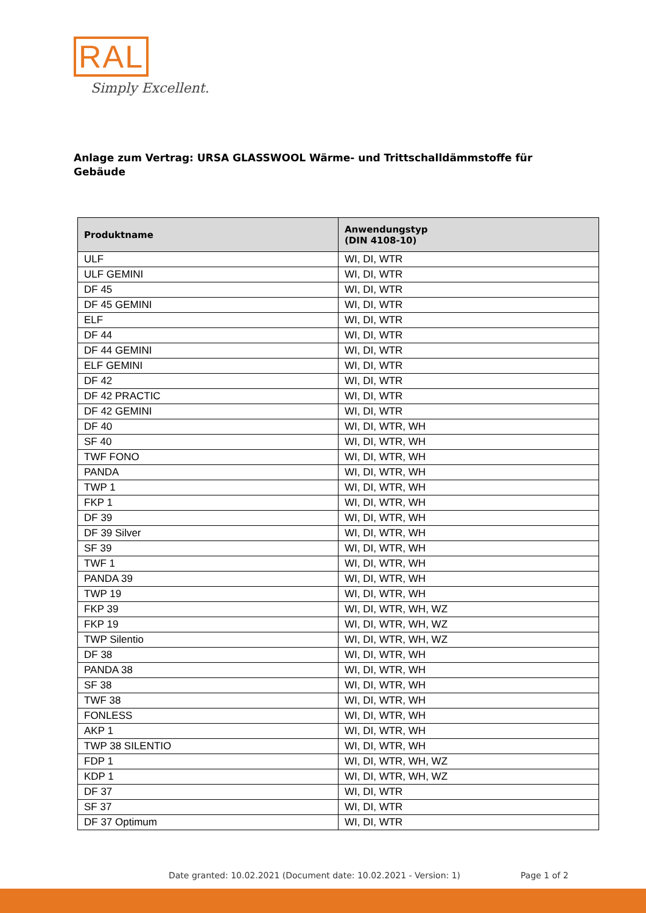RAL
Simply Excellent.
Anlage zum Vertrag: URSA GLASSWOOL Wärme- und Trittschalldämmstoffe für Gebäude
| Produktname | Anwendungstyp (DIN 4108-10) |
| --- | --- |
| ULF | WI, DI, WTR |
| ULF GEMINI | WI, DI, WTR |
| DF 45 | WI, DI, WTR |
| DF 45 GEMINI | WI, DI, WTR |
| ELF | WI, DI, WTR |
| DF 44 | WI, DI, WTR |
| DF 44 GEMINI | WI, DI, WTR |
| ELF GEMINI | WI, DI, WTR |
| DF 42 | WI, DI, WTR |
| DF 42 PRACTIC | WI, DI, WTR |
| DF 42 GEMINI | WI, DI, WTR |
| DF 40 | WI, DI, WTR, WH |
| SF 40 | WI, DI, WTR, WH |
| TWF FONO | WI, DI, WTR, WH |
| PANDA | WI, DI, WTR, WH |
| TWP 1 | WI, DI, WTR, WH |
| FKP 1 | WI, DI, WTR, WH |
| DF 39 | WI, DI, WTR, WH |
| DF 39 Silver | WI, DI, WTR, WH |
| SF 39 | WI, DI, WTR, WH |
| TWF 1 | WI, DI, WTR, WH |
| PANDA 39 | WI, DI, WTR, WH |
| TWP 19 | WI, DI, WTR, WH |
| FKP 39 | WI, DI, WTR, WH, WZ |
| FKP 19 | WI, DI, WTR, WH, WZ |
| TWP Silentio | WI, DI, WTR, WH, WZ |
| DF 38 | WI, DI, WTR, WH |
| PANDA 38 | WI, DI, WTR, WH |
| SF 38 | WI, DI, WTR, WH |
| TWF 38 | WI, DI, WTR, WH |
| FONLESS | WI, DI, WTR, WH |
| AKP 1 | WI, DI, WTR, WH |
| TWP 38 SILENTIO | WI, DI, WTR, WH |
| FDP 1 | WI, DI, WTR, WH, WZ |
| KDP 1 | WI, DI, WTR, WH, WZ |
| DF 37 | WI, DI, WTR |
| SF 37 | WI, DI, WTR |
| DF 37 Optimum | WI, DI, WTR |
Date granted: 10.02.2021 (Document date: 10.02.2021 - Version: 1)
Page 1 of 2